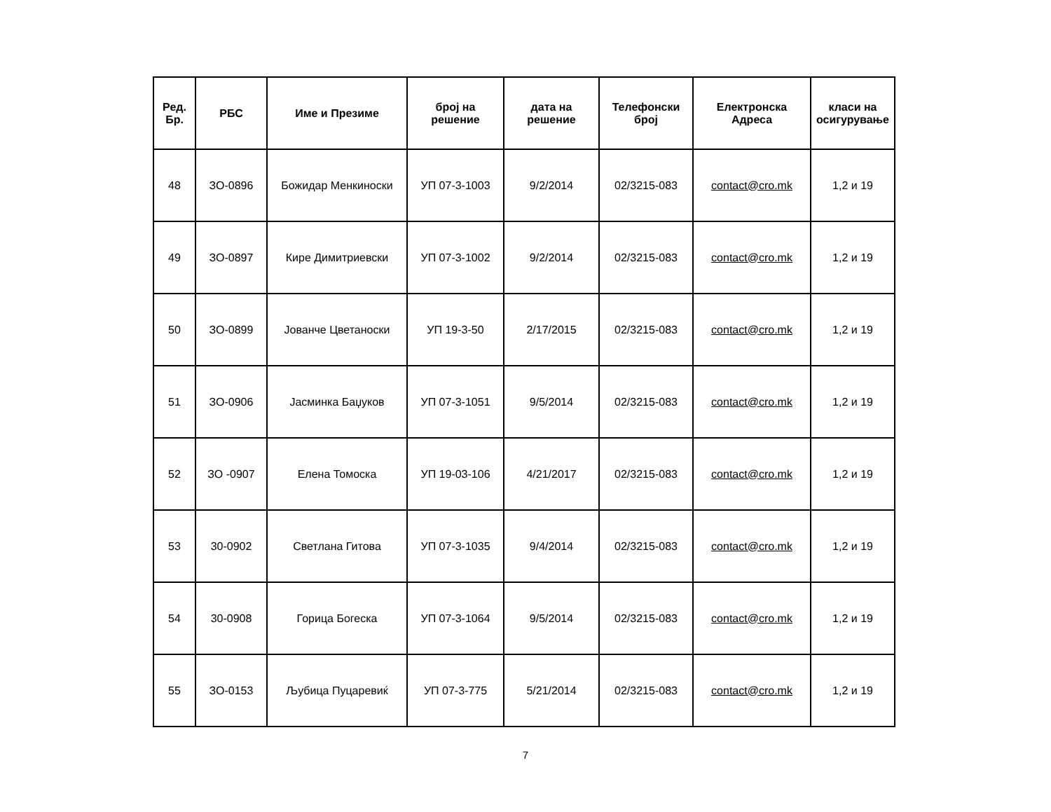| Ред. Бр. | РБС | Име и Презиме | број на решение | дата на решение | Телефонски број | Електронска Адреса | класи на осигурување |
| --- | --- | --- | --- | --- | --- | --- | --- |
| 48 | ЗО-0896 | Божидар Менкиноски | УП 07-3-1003 | 9/2/2014 | 02/3215-083 | contact@cro.mk | 1,2 и 19 |
| 49 | ЗО-0897 | Кире Димитриевски | УП 07-3-1002 | 9/2/2014 | 02/3215-083 | contact@cro.mk | 1,2 и 19 |
| 50 | ЗО-0899 | Јованче Цветаноски | УП 19-3-50 | 2/17/2015 | 02/3215-083 | contact@cro.mk | 1,2 и 19 |
| 51 | ЗО-0906 | Јасминка Баџуков | УП 07-3-1051 | 9/5/2014 | 02/3215-083 | contact@cro.mk | 1,2 и 19 |
| 52 | ЗО -0907 | Елена Томоска | УП 19-03-106 | 4/21/2017 | 02/3215-083 | contact@cro.mk | 1,2 и 19 |
| 53 | 30-0902 | Светлана Гитова | УП 07-3-1035 | 9/4/2014 | 02/3215-083 | contact@cro.mk | 1,2 и 19 |
| 54 | 30-0908 | Горица Богеска | УП 07-3-1064 | 9/5/2014 | 02/3215-083 | contact@cro.mk | 1,2 и 19 |
| 55 | ЗО-0153 | Љубица Пуцаревиќ | УП 07-3-775 | 5/21/2014 | 02/3215-083 | contact@cro.mk | 1,2 и 19 |
7